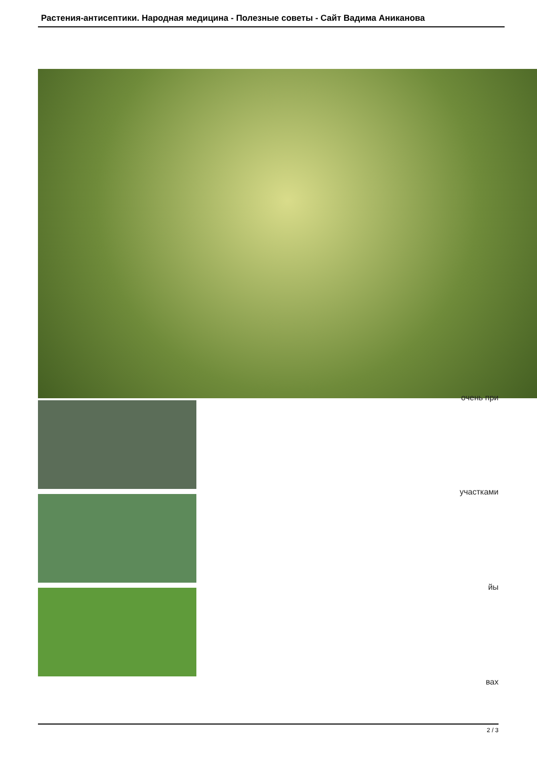Растения-антисептики. Народная медицина - Полезные советы - Сайт Вадима Аниканова
очень при
участками
йы
вах
2 / 3